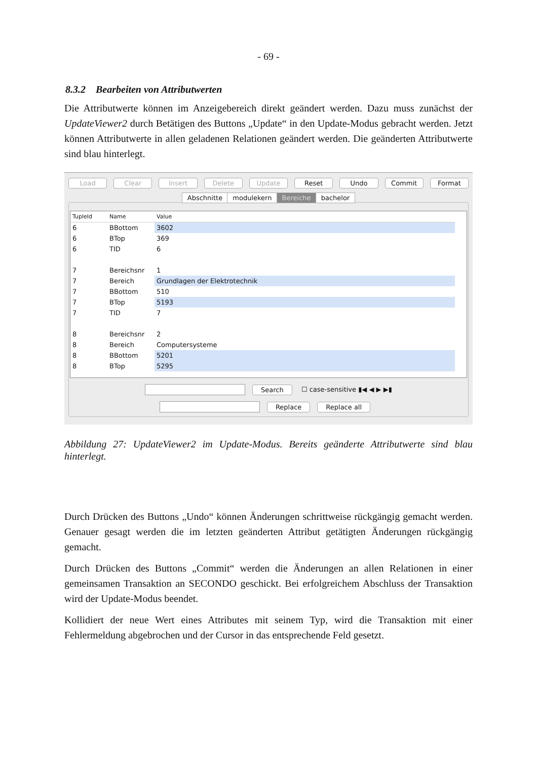- 69 -
8.3.2 Bearbeiten von Attributwerten
Die Attributwerte können im Anzeigebereich direkt geändert werden. Dazu muss zunächst der UpdateViewer2 durch Betätigen des Buttons „Update“ in den Update-Modus gebracht werden. Jetzt können Attributwerte in allen geladenen Relationen geändert werden. Die geänderten Attributwerte sind blau hinterlegt.
Load Clear Insert Delete Update Reset Undo Commit Format
Abschnitte modulekern Bereiche bachelor
| TupleId | Name | Value |
| --- | --- | --- |
| 6 | BBottom | 3602 |
| 6 | BTop | 369 |
| 6 | TID | 6 |
| 7 | Bereichsnr | 1 |
| 7 | Bereich | Grundlagen der Elektrotechnik |
| 7 | BBottom | 510 |
| 7 | BTop | 5193 |
| 7 | TID | 7 |
| 8 | Bereichsnr | 2 |
| 8 | Bereich | Computersysteme |
| 8 | BBottom | 5201 |
| 8 | BTop | 5295 |
Search ☐ case-sensitive ▮◀ ◀ ▶ ▶▮
Replace Replace all
Abbildung 27: UpdateViewer2 im Update-Modus. Bereits geänderte Attributwerte sind blau hinterlegt.
Durch Drücken des Buttons „Undo“ können Änderungen schrittweise rückgängig gemacht werden. Genauer gesagt werden die im letzten geänderten Attribut getätigten Änderungen rückgängig gemacht.
Durch Drücken des Buttons „Commit“ werden die Änderungen an allen Relationen in einer gemeinsamen Transaktion an SECONDO geschickt. Bei erfolgreichem Abschluss der Transaktion wird der Update-Modus beendet.
Kollidiert der neue Wert eines Attributes mit seinem Typ, wird die Transaktion mit einer Fehlermeldung abgebrochen und der Cursor in das entsprechende Feld gesetzt.